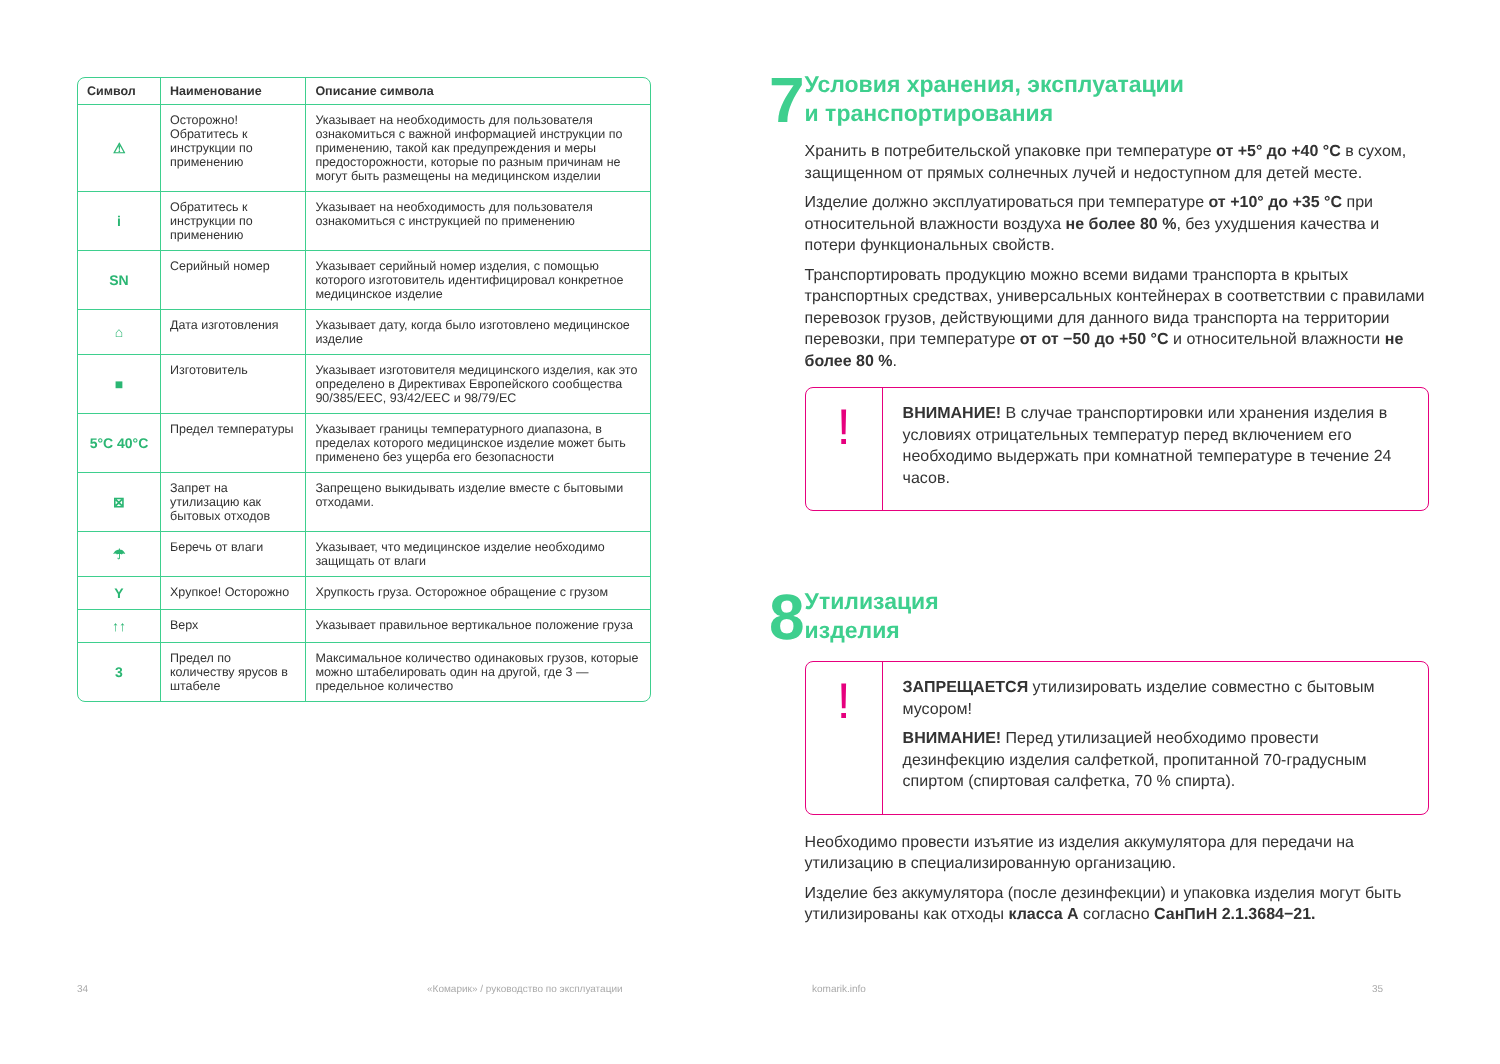| Символ | Наименование | Описание символа |
| --- | --- | --- |
| ⚠ | Осторожно! Обратитесь к инструкции по применению | Указывает на необходимость для пользователя ознакомиться с важной информацией инструкции по применению, такой как предупреждения и меры предосторожности, которые по разным причинам не могут быть размещены на медицинском изделии |
| i | Обратитесь к инструкции по применению | Указывает на необходимость для пользователя ознакомиться с инструкцией по применению |
| SN | Серийный номер | Указывает серийный номер изделия, с помощью которого изготовитель идентифицировал конкретное медицинское изделие |
| ⌂ | Дата изготовления | Указывает дату, когда было изготовлено медицинское изделие |
| ■ | Изготовитель | Указывает изготовителя медицинского изделия, как это определено в Директивах Европейского сообщества 90/385/EEC, 93/42/EEC и 98/79/EC |
| 5°C 40°C | Предел температуры | Указывает границы температурного диапазона, в пределах которого медицинское изделие может быть применено без ущерба его безопасности |
| ⊠ | Запрет на утилизацию как бытовых отходов | Запрещено выкидывать изделие вместе с бытовыми отходами. |
| ☂ | Беречь от влаги | Указывает, что медицинское изделие необходимо защищать от влаги |
| Y | Хрупкое! Осторожно | Хрупкость груза. Осторожное обращение с грузом |
| ↑↑ | Верх | Указывает правильное вертикальное положение груза |
| 3 | Предел по количеству ярусов в штабеле | Максимальное количество одинаковых грузов, которые можно штабелировать один на другой, где 3 — предельное количество |
7
Условия хранения, эксплуатации
и транспортирования
Хранить в потребительской упаковке при температуре от +5° до +40 °С в сухом, защищенном от прямых солнечных лучей и недоступном для детей месте.
Изделие должно эксплуатироваться при температуре от +10° до +35 °С при относительной влажности воздуха не более 80 %, без ухудшения качества и потери функциональных свойств.
Транспортировать продукцию можно всеми видами транспорта в крытых транспортных средствах, универсальных контейнерах в соответствии с правилами перевозок грузов, действующими для данного вида транспорта на территории перевозки, при температуре от от −50 до +50 °С и относительной влажности не более 80 %.
!
ВНИМАНИЕ! В случае транспортировки или хранения изделия в условиях отрицательных температур перед включением его необходимо выдержать при комнатной температуре в течение 24 часов.
8
Утилизация
изделия
!
ЗАПРЕЩАЕТСЯ утилизировать изделие совместно с бытовым мусором!
ВНИМАНИЕ! Перед утилизацией необходимо провести дезинфекцию изделия салфеткой, пропитанной 70-градусным спиртом (спиртовая салфетка, 70 % спирта).
Необходимо провести изъятие из изделия аккумулятора для передачи на утилизацию в специализированную организацию.
Изделие без аккумулятора (после дезинфекции) и упаковка изделия могут быть утилизированы как отходы класса А согласно СанПиН 2.1.3684−21.
34 «Комарик» / руководство по эксплуатации komarik.info 35